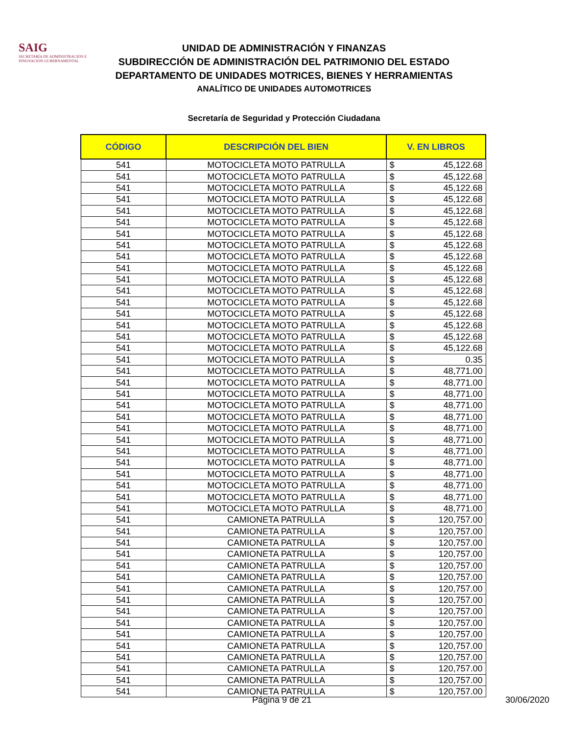SAIG
SECRETARÍA DE ADMINISTRACIÓN E INNOVACIÓN GUBERNAMENTAL
UNIDAD DE ADMINISTRACIÓN Y FINANZAS
SUBDIRECCIÓN DE ADMINISTRACIÓN DEL PATRIMONIO DEL ESTADO
DEPARTAMENTO DE UNIDADES MOTRICES, BIENES Y HERRAMIENTAS
ANALÍTICO DE UNIDADES AUTOMOTRICES
Secretaría de Seguridad y Protección Ciudadana
| CÓDIGO | DESCRIPCIÓN DEL BIEN | V. EN LIBROS | |
| --- | --- | --- | --- |
| 541 | MOTOCICLETA MOTO PATRULLA | $ | 45,122.68 |
| 541 | MOTOCICLETA MOTO PATRULLA | $ | 45,122.68 |
| 541 | MOTOCICLETA MOTO PATRULLA | $ | 45,122.68 |
| 541 | MOTOCICLETA MOTO PATRULLA | $ | 45,122.68 |
| 541 | MOTOCICLETA MOTO PATRULLA | $ | 45,122.68 |
| 541 | MOTOCICLETA MOTO PATRULLA | $ | 45,122.68 |
| 541 | MOTOCICLETA MOTO PATRULLA | $ | 45,122.68 |
| 541 | MOTOCICLETA MOTO PATRULLA | $ | 45,122.68 |
| 541 | MOTOCICLETA MOTO PATRULLA | $ | 45,122.68 |
| 541 | MOTOCICLETA MOTO PATRULLA | $ | 45,122.68 |
| 541 | MOTOCICLETA MOTO PATRULLA | $ | 45,122.68 |
| 541 | MOTOCICLETA MOTO PATRULLA | $ | 45,122.68 |
| 541 | MOTOCICLETA MOTO PATRULLA | $ | 45,122.68 |
| 541 | MOTOCICLETA MOTO PATRULLA | $ | 45,122.68 |
| 541 | MOTOCICLETA MOTO PATRULLA | $ | 45,122.68 |
| 541 | MOTOCICLETA MOTO PATRULLA | $ | 45,122.68 |
| 541 | MOTOCICLETA MOTO PATRULLA | $ | 45,122.68 |
| 541 | MOTOCICLETA MOTO PATRULLA | $ | 0.35 |
| 541 | MOTOCICLETA MOTO PATRULLA | $ | 48,771.00 |
| 541 | MOTOCICLETA MOTO PATRULLA | $ | 48,771.00 |
| 541 | MOTOCICLETA MOTO PATRULLA | $ | 48,771.00 |
| 541 | MOTOCICLETA MOTO PATRULLA | $ | 48,771.00 |
| 541 | MOTOCICLETA MOTO PATRULLA | $ | 48,771.00 |
| 541 | MOTOCICLETA MOTO PATRULLA | $ | 48,771.00 |
| 541 | MOTOCICLETA MOTO PATRULLA | $ | 48,771.00 |
| 541 | MOTOCICLETA MOTO PATRULLA | $ | 48,771.00 |
| 541 | MOTOCICLETA MOTO PATRULLA | $ | 48,771.00 |
| 541 | MOTOCICLETA MOTO PATRULLA | $ | 48,771.00 |
| 541 | MOTOCICLETA MOTO PATRULLA | $ | 48,771.00 |
| 541 | MOTOCICLETA MOTO PATRULLA | $ | 48,771.00 |
| 541 | MOTOCICLETA MOTO PATRULLA | $ | 48,771.00 |
| 541 | CAMIONETA PATRULLA | $ | 120,757.00 |
| 541 | CAMIONETA PATRULLA | $ | 120,757.00 |
| 541 | CAMIONETA PATRULLA | $ | 120,757.00 |
| 541 | CAMIONETA PATRULLA | $ | 120,757.00 |
| 541 | CAMIONETA PATRULLA | $ | 120,757.00 |
| 541 | CAMIONETA PATRULLA | $ | 120,757.00 |
| 541 | CAMIONETA PATRULLA | $ | 120,757.00 |
| 541 | CAMIONETA PATRULLA | $ | 120,757.00 |
| 541 | CAMIONETA PATRULLA | $ | 120,757.00 |
| 541 | CAMIONETA PATRULLA | $ | 120,757.00 |
| 541 | CAMIONETA PATRULLA | $ | 120,757.00 |
| 541 | CAMIONETA PATRULLA | $ | 120,757.00 |
| 541 | CAMIONETA PATRULLA | $ | 120,757.00 |
| 541 | CAMIONETA PATRULLA | $ | 120,757.00 |
| 541 | CAMIONETA PATRULLA | $ | 120,757.00 |
| 541 | CAMIONETA PATRULLA | $ | 120,757.00 |
Página 9 de 21 30/06/2020